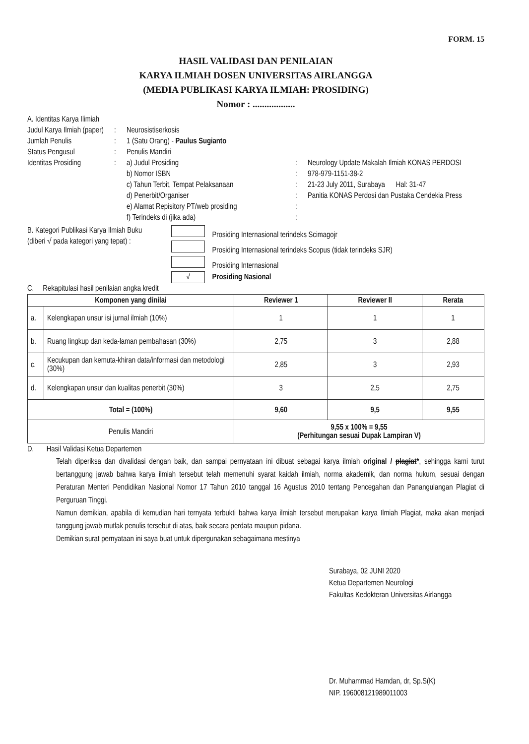FORM. 15
HASIL VALIDASI DAN PENILAIAN
KARYA ILMIAH DOSEN UNIVERSITAS AIRLANGGA
(MEDIA PUBLIKASI KARYA ILMIAH: PROSIDING)
Nomor : ..................
A. Identitas Karya Ilimiah
Judul Karya Ilmiah (paper)
: Neurosistiserkosis
Jumlah Penulis : 1 (Satu Orang) - Paulus Sugianto
Status Pengusul : Penulis Mandiri
Identitas Prosiding
:
a) Judul Prosiding : Neurology Update Makalah Ilmiah KONAS PERDOSI
b) Nomor ISBN : 978-979-1151-38-2
c) Tahun Terbit, Tempat Pelaksanaan : 21-23 July 2011, Surabaya Hal: 31-47
d) Penerbit/Organiser : Panitia KONAS Perdosi dan Pustaka Cendekia Press
e) Alamat Repisitory PT/web prosiding
:
f) Terindeks di (jika ada) :
B. Kategori Publikasi Karya Ilmiah Buku (diberi √ pada kategori yang tepat) :
Prosiding Internasional terindeks Scimagojr
Prosiding Internasional terindeks Scopus (tidak terindeks SJR)
Prosiding Internasional
√ Prosiding Nasional
C. Rekapitulasi hasil penilaian angka kredit
| Komponen yang dinilai | | Reviewer 1 | Reviewer II | Rerata |
| --- | --- | --- | --- | --- |
| a. | Kelengkapan unsur isi jurnal ilmiah (10%) | 1 | 1 | 1 |
| b. | Ruang lingkup dan keda-laman pembahasan (30%) | 2,75 | 3 | 2,88 |
| c. | Kecukupan dan kemuta-khiran data/informasi dan metodologi (30%) | 2,85 | 3 | 2,93 |
| d. | Kelengkapan unsur dan kualitas penerbit (30%) | 3 | 2,5 | 2,75 |
| Total = (100%) | | 9,60 | 9,5 | 9,55 |
| Penulis Mandiri | | 9,55 x 100% = 9,55 (Perhitungan sesuai Dupak Lampiran V) | | |
D. Hasil Validasi Ketua Departemen
Telah diperiksa dan divalidasi dengan baik, dan sampai pernyataan ini dibuat sebagai karya ilmiah original / plagiat*, sehingga kami turut bertanggung jawab bahwa karya ilmiah tersebut telah memenuhi syarat kaidah ilmiah, norma akademik, dan norma hukum, sesuai dengan Peraturan Menteri Pendidikan Nasional Nomor 17 Tahun 2010 tanggal 16 Agustus 2010 tentang Pencegahan dan Panangulangan Plagiat di Perguruan Tinggi.
Namun demikian, apabila di kemudian hari ternyata terbukti bahwa karya ilmiah tersebut merupakan karya Ilmiah Plagiat, maka akan menjadi tanggung jawab mutlak penulis tersebut di atas, baik secara perdata maupun pidana.
Demikian surat pernyataan ini saya buat untuk dipergunakan sebagaimana mestinya
Surabaya, 02 JUNI 2020
Ketua Departemen Neurologi
Fakultas Kedokteran Universitas Airlangga
Dr. Muhammad Hamdan, dr, Sp.S(K)
NIP. 196008121989011003